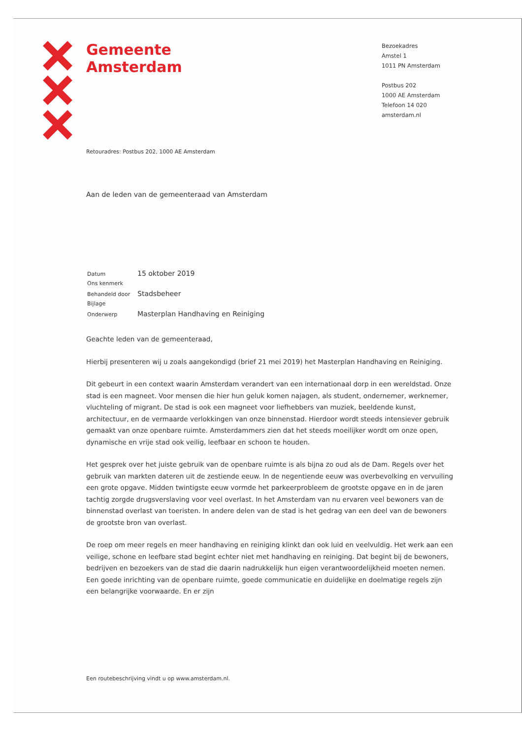Gemeente
Amsterdam
Bezoekadres
Amstel 1
1011 PN Amsterdam
Postbus 202
1000 AE Amsterdam
Telefoon 14 020
amsterdam.nl
Retouradres: Postbus 202, 1000 AE Amsterdam
Aan de leden van de gemeenteraad van Amsterdam
| Datum | 15 oktober 2019 |
| Ons kenmerk | |
| Behandeld door | Stadsbeheer |
| Bijlage | |
| Onderwerp | Masterplan Handhaving en Reiniging |
Geachte leden van de gemeenteraad,
Hierbij presenteren wij u zoals aangekondigd (brief 21 mei 2019) het Masterplan Handhaving en Reiniging.
Dit gebeurt in een context waarin Amsterdam verandert van een internationaal dorp in een wereldstad. Onze stad is een magneet. Voor mensen die hier hun geluk komen najagen, als student, ondernemer, werknemer, vluchteling of migrant. De stad is ook een magneet voor liefhebbers van muziek, beeldende kunst, architectuur, en de vermaarde verlokkingen van onze binnenstad. Hierdoor wordt steeds intensiever gebruik gemaakt van onze openbare ruimte. Amsterdammers zien dat het steeds moeilijker wordt om onze open, dynamische en vrije stad ook veilig, leefbaar en schoon te houden.
Het gesprek over het juiste gebruik van de openbare ruimte is als bijna zo oud als de Dam. Regels over het gebruik van markten dateren uit de zestiende eeuw. In de negentiende eeuw was overbevolking en vervuiling een grote opgave. Midden twintigste eeuw vormde het parkeerprobleem de grootste opgave en in de jaren tachtig zorgde drugsverslaving voor veel overlast. In het Amsterdam van nu ervaren veel bewoners van de binnenstad overlast van toeristen. In andere delen van de stad is het gedrag van een deel van de bewoners de grootste bron van overlast.
De roep om meer regels en meer handhaving en reiniging klinkt dan ook luid en veelvuldig. Het werk aan een veilige, schone en leefbare stad begint echter niet met handhaving en reiniging. Dat begint bij de bewoners, bedrijven en bezoekers van de stad die daarin nadrukkelijk hun eigen verantwoordelijkheid moeten nemen. Een goede inrichting van de openbare ruimte, goede communicatie en duidelijke en doelmatige regels zijn een belangrijke voorwaarde. En er zijn
Een routebeschrijving vindt u op www.amsterdam.nl.